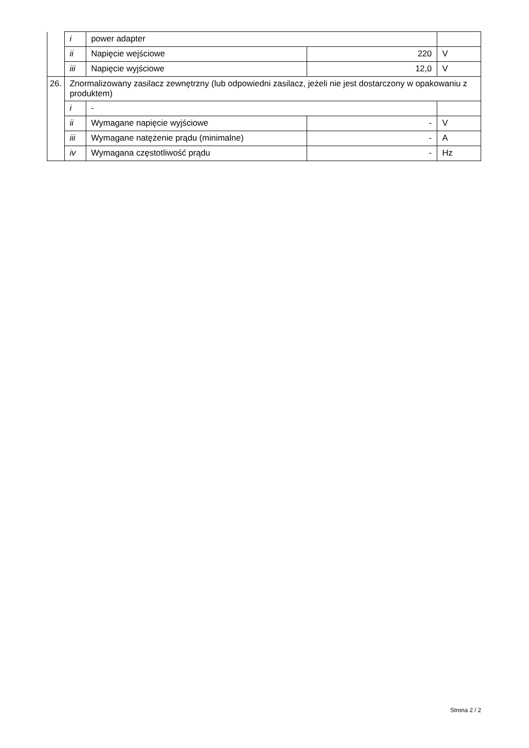| | i | power adapter | | |
| | ii | Napięcie wejściowe | 220 | V |
| | iii | Napięcie wyjściowe | 12,0 | V |
| 26. | Znormalizowany zasilacz zewnętrzny (lub odpowiedni zasilacz, jeżeli nie jest dostarczony w opakowaniu z produktem) | | | |
| | i | - | | |
| | ii | Wymagane napięcie wyjściowe | - | V |
| | iii | Wymagane natężenie prądu (minimalne) | - | A |
| | iv | Wymagana częstotliwość prądu | - | Hz |
Strona 2 / 2